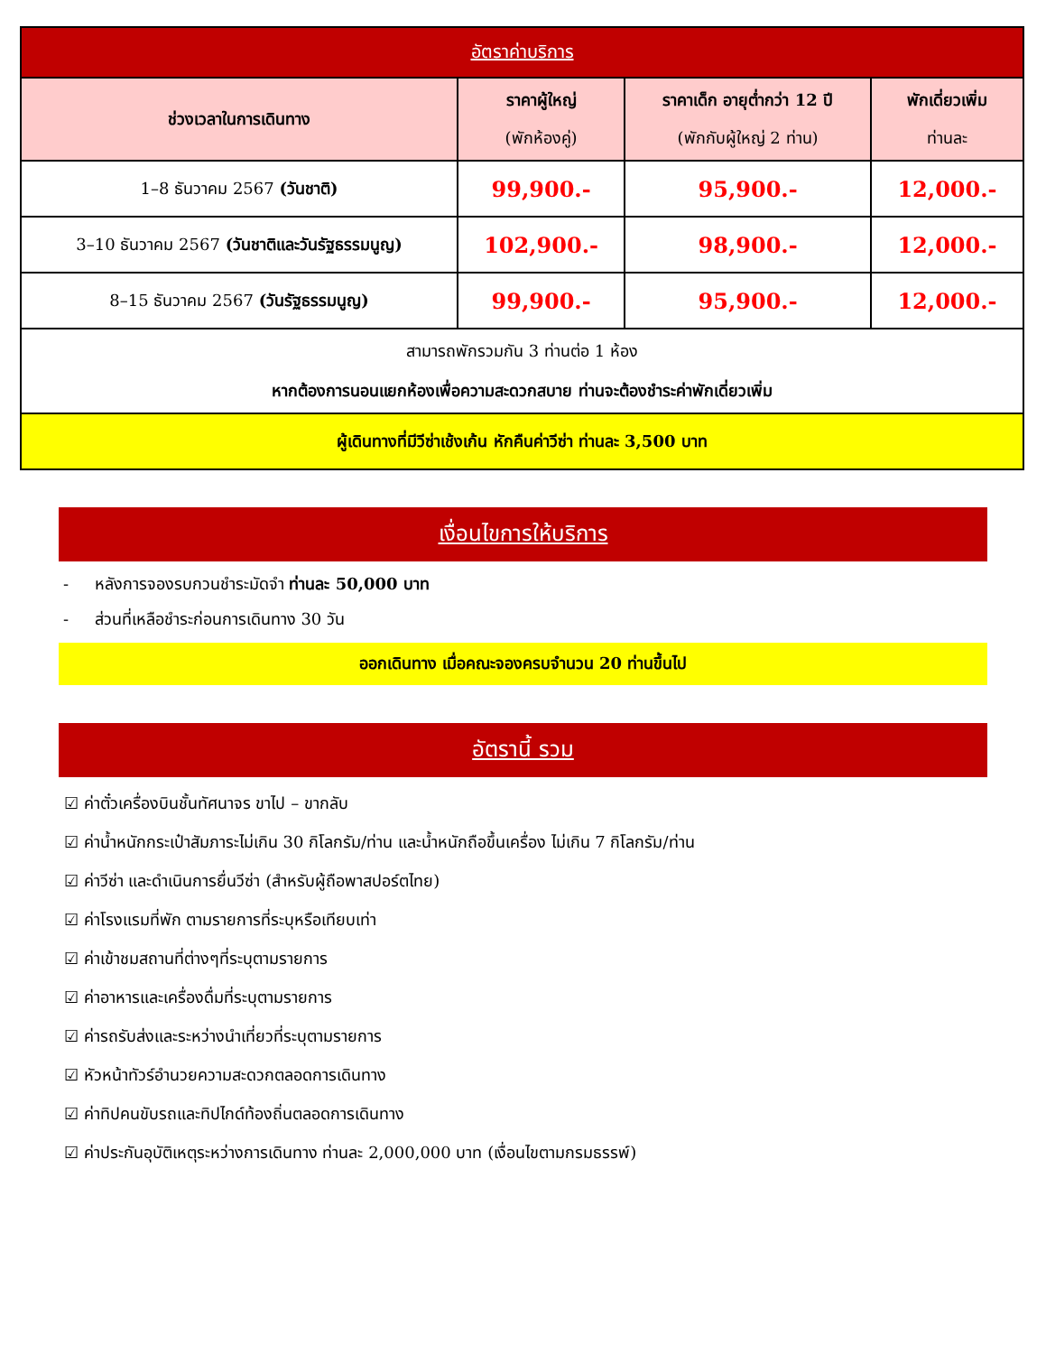| อัตราค่าบริการ | | | |
| --- | --- | --- | --- |
| ช่วงเวลาในการเดินทาง | ราคาผู้ใหญ่ (พักห้องคู่) | ราคาเด็ก อายุต่ำกว่า 12 ปี (พักกับผู้ใหญ่ 2 ท่าน) | พักเดี่ยวเพิ่ม ท่านละ |
| 1–8 ธันวาคม 2567 (วันชาติ) | 99,900.- | 95,900.- | 12,000.- |
| 3–10 ธันวาคม 2567 (วันชาติและวันรัฐธรรมนูญ) | 102,900.- | 98,900.- | 12,000.- |
| 8–15 ธันวาคม 2567 (วันรัฐธรรมนูญ) | 99,900.- | 95,900.- | 12,000.- |
| สามารถพักรวมกัน 3 ท่านต่อ 1 ห้อง หากต้องการนอนแยกห้องเพื่อความสะดวกสบาย ท่านจะต้องชำระค่าพักเดี่ยวเพิ่ม | | | |
| ผู้เดินทางที่มีวีซ่าเช้งเก้น หักคืนค่าวีซ่า ท่านละ 3,500 บาท | | | |
เงื่อนไขการให้บริการ
- หลังการจองรบกวนชำระมัดจำ ท่านละ 50,000 บาท
- ส่วนที่เหลือชำระก่อนการเดินทาง 30 วัน
ออกเดินทาง เมื่อคณะจองครบจำนวน 20 ท่านขึ้นไป
อัตรานี้ รวม
☑ ค่าตั๋วเครื่องบินชั้นทัศนาจร ขาไป – ขากลับ
☑ ค่าน้ำหนักกระเป๋าสัมภาระไม่เกิน 30 กิโลกรัม/ท่าน และน้ำหนักถือขึ้นเครื่อง ไม่เกิน 7 กิโลกรัม/ท่าน
☑ ค่าวีซ่า และดำเนินการยื่นวีซ่า (สำหรับผู้ถือพาสปอร์ตไทย)
☑ ค่าโรงแรมที่พัก ตามรายการที่ระบุหรือเทียบเท่า
☑ ค่าเข้าชมสถานที่ต่างๆที่ระบุตามรายการ
☑ ค่าอาหารและเครื่องดื่มที่ระบุตามรายการ
☑ ค่ารถรับส่งและระหว่างนำเที่ยวที่ระบุตามรายการ
☑ หัวหน้าทัวร์อำนวยความสะดวกตลอดการเดินทาง
☑ ค่าทิปคนขับรถและทิปไกด์ท้องถิ่นตลอดการเดินทาง
☑ ค่าประกันอุบัติเหตุระหว่างการเดินทาง ท่านละ 2,000,000 บาท (เงื่อนไขตามกรมธรรพ์)